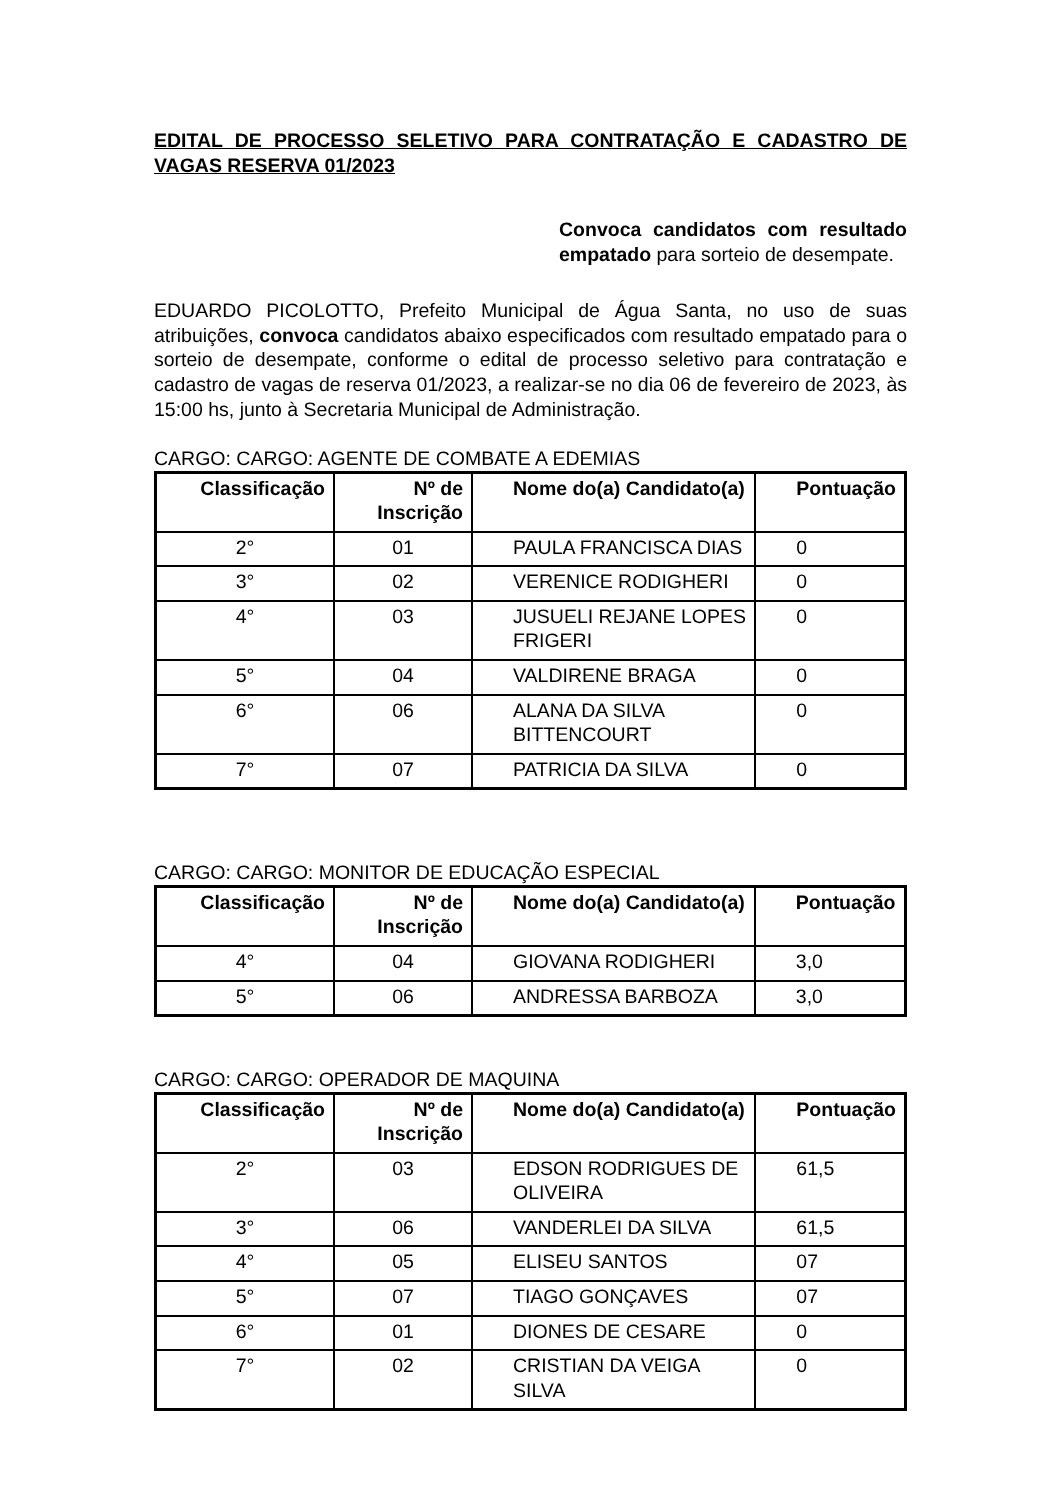EDITAL DE PROCESSO SELETIVO PARA CONTRATAÇÃO E CADASTRO DE VAGAS RESERVA 01/2023
Convoca candidatos com resultado empatado para sorteio de desempate.
EDUARDO PICOLOTTO, Prefeito Municipal de Água Santa, no uso de suas atribuições, convoca candidatos abaixo especificados com resultado empatado para o sorteio de desempate, conforme o edital de processo seletivo para contratação e cadastro de vagas de reserva 01/2023, a realizar-se no dia 06 de fevereiro de 2023, às 15:00 hs, junto à Secretaria Municipal de Administração.
CARGO: CARGO: AGENTE DE COMBATE A EDEMIAS
| Classificação | Nº de Inscrição | Nome do(a) Candidato(a) | Pontuação |
| --- | --- | --- | --- |
| 2° | 01 | PAULA FRANCISCA DIAS | 0 |
| 3° | 02 | VERENICE RODIGHERI | 0 |
| 4° | 03 | JUSUELI REJANE LOPES FRIGERI | 0 |
| 5° | 04 | VALDIRENE BRAGA | 0 |
| 6° | 06 | ALANA DA SILVA BITTENCOURT | 0 |
| 7° | 07 | PATRICIA DA SILVA | 0 |
CARGO: CARGO: MONITOR DE EDUCAÇÃO ESPECIAL
| Classificação | Nº de Inscrição | Nome do(a) Candidato(a) | Pontuação |
| --- | --- | --- | --- |
| 4° | 04 | GIOVANA RODIGHERI | 3,0 |
| 5° | 06 | ANDRESSA BARBOZA | 3,0 |
CARGO: CARGO: OPERADOR DE MAQUINA
| Classificação | Nº de Inscrição | Nome do(a) Candidato(a) | Pontuação |
| --- | --- | --- | --- |
| 2° | 03 | EDSON RODRIGUES DE OLIVEIRA | 61,5 |
| 3° | 06 | VANDERLEI DA SILVA | 61,5 |
| 4° | 05 | ELISEU SANTOS | 07 |
| 5° | 07 | TIAGO GONÇAVES | 07 |
| 6° | 01 | DIONES DE CESARE | 0 |
| 7° | 02 | CRISTIAN DA VEIGA SILVA | 0 |